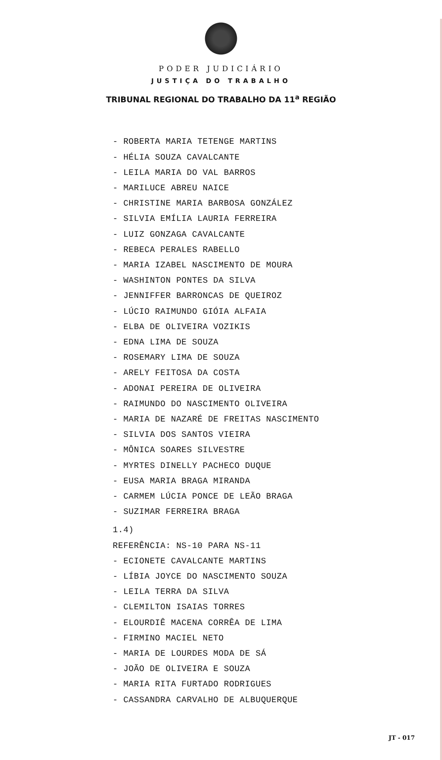PODER JUDICIÁRIO
JUSTIÇA DO TRABALHO
TRIBUNAL REGIONAL DO TRABALHO DA 11<sup>a</sup> REGIÃO
- ROBERTA MARIA TETENGE MARTINS
- HÉLIA SOUZA CAVALCANTE
- LEILA MARIA DO VAL BARROS
- MARILUCE ABREU NAICE
- CHRISTINE MARIA BARBOSA GONZÁLEZ
- SILVIA EMÍLIA LAURIA FERREIRA
- LUIZ GONZAGA CAVALCANTE
- REBECA PERALES RABELLO
- MARIA IZABEL NASCIMENTO DE MOURA
- WASHINTON PONTES DA SILVA
- JENNIFFER BARRONCAS DE QUEIROZ
- LÚCIO RAIMUNDO GIÓIA ALFAIA
- ELBA DE OLIVEIRA VOZIKIS
- EDNA LIMA DE SOUZA
- ROSEMARY LIMA DE SOUZA
- ARELY FEITOSA DA COSTA
- ADONAI PEREIRA DE OLIVEIRA
- RAIMUNDO DO NASCIMENTO OLIVEIRA
- MARIA DE NAZARÉ DE FREITAS NASCIMENTO
- SILVIA DOS SANTOS VIEIRA
- MÔNICA SOARES SILVESTRE
- MYRTES DINELLY PACHECO DUQUE
- EUSA MARIA BRAGA MIRANDA
- CARMEM LÚCIA PONCE DE LEÃO BRAGA
- SUZIMAR FERREIRA BRAGA
1.4)
REFERÊNCIA: NS-10 PARA NS-11
- ECIONETE CAVALCANTE MARTINS
- LÍBIA JOYCE DO NASCIMENTO SOUZA
- LEILA TERRA DA SILVA
- CLEMILTON ISAIAS TORRES
- ELOURDIÊ MACENA CORRÊA DE LIMA
- FIRMINO MACIEL NETO
- MARIA DE LOURDES MODA DE SÁ
- JOÃO DE OLIVEIRA E SOUZA
- MARIA RITA FURTADO RODRIGUES
- CASSANDRA CARVALHO DE ALBUQUERQUE
JT - 017